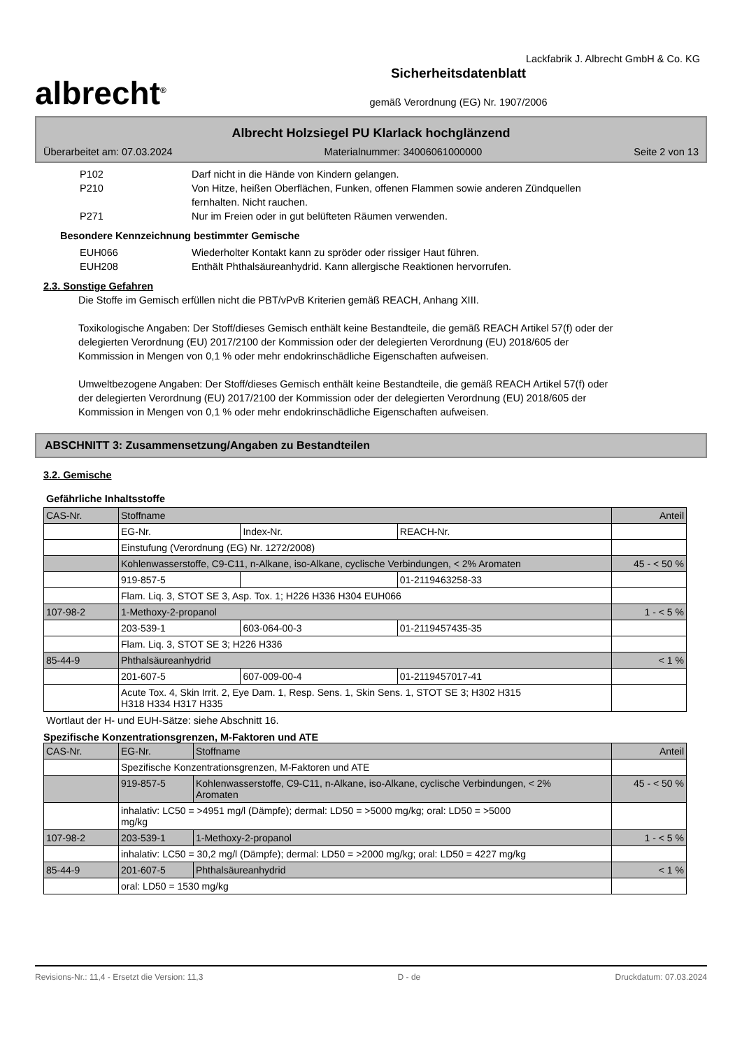Lackfabrik J. Albrecht GmbH & Co. KG
albrecht<sup>®</sup>
Sicherheitsdatenblatt
gemäß Verordnung (EG) Nr. 1907/2006
Albrecht Holzsiegel PU Klarlack hochglänzend
Überarbeitet am: 07.03.2024 Materialnummer: 34006061000000 Seite 2 von 13
P102 Darf nicht in die Hände von Kindern gelangen.
P210 Von Hitze, heißen Oberflächen, Funken, offenen Flammen sowie anderen Zündquellen
fernhalten. Nicht rauchen.
P271 Nur im Freien oder in gut belüfteten Räumen verwenden.
Besondere Kennzeichnung bestimmter Gemische
EUH066 Wiederholter Kontakt kann zu spröder oder rissiger Haut führen.
EUH208 Enthält Phthalsäureanhydrid. Kann allergische Reaktionen hervorrufen.
2.3. Sonstige Gefahren
Die Stoffe im Gemisch erfüllen nicht die PBT/vPvB Kriterien gemäß REACH, Anhang XIII.
Toxikologische Angaben: Der Stoff/dieses Gemisch enthält keine Bestandteile, die gemäß REACH Artikel 57(f) oder der delegierten Verordnung (EU) 2017/2100 der Kommission oder der delegierten Verordnung (EU) 2018/605 der Kommission in Mengen von 0,1 % oder mehr endokrinschädliche Eigenschaften aufweisen.
Umweltbezogene Angaben: Der Stoff/dieses Gemisch enthält keine Bestandteile, die gemäß REACH Artikel 57(f) oder der delegierten Verordnung (EU) 2017/2100 der Kommission oder der delegierten Verordnung (EU) 2018/605 der Kommission in Mengen von 0,1 % oder mehr endokrinschädliche Eigenschaften aufweisen.
ABSCHNITT 3: Zusammensetzung/Angaben zu Bestandteilen
3.2. Gemische
Gefährliche Inhaltsstoffe
| CAS-Nr. | Stoffname | | | Anteil |
| | EG-Nr. | Index-Nr. | REACH-Nr. | |
| | Einstufung (Verordnung (EG) Nr. 1272/2008) | | | |
| | Kohlenwasserstoffe, C9-C11, n-Alkane, iso-Alkane, cyclische Verbindungen, < 2% Aromaten | | | 45 - < 50 % |
| | 919-857-5 | | 01-2119463258-33 | |
| | Flam. Liq. 3, STOT SE 3, Asp. Tox. 1; H226 H336 H304 EUH066 | | | |
| 107-98-2 | 1-Methoxy-2-propanol | | | 1 - < 5 % |
| | 203-539-1 | 603-064-00-3 | 01-2119457435-35 | |
| | Flam. Liq. 3, STOT SE 3; H226 H336 | | | |
| 85-44-9 | Phthalsäureanhydrid | | | < 1 % |
| | 201-607-5 | 607-009-00-4 | 01-2119457017-41 | |
| | Acute Tox. 4, Skin Irrit. 2, Eye Dam. 1, Resp. Sens. 1, Skin Sens. 1, STOT SE 3; H302 H315 H318 H334 H317 H335 | | | |
Wortlaut der H- und EUH-Sätze: siehe Abschnitt 16.
Spezifische Konzentrationsgrenzen, M-Faktoren und ATE
| CAS-Nr. | EG-Nr. | Stoffname | Anteil |
| | Spezifische Konzentrationsgrenzen, M-Faktoren und ATE | | |
| | 919-857-5 | Kohlenwasserstoffe, C9-C11, n-Alkane, iso-Alkane, cyclische Verbindungen, < 2% Aromaten | 45 - < 50 % |
| | inhalativ: LC50 = >4951 mg/l (Dämpfe); dermal: LD50 = >5000 mg/kg; oral: LD50 = >5000 mg/kg | | |
| 107-98-2 | 203-539-1 | 1-Methoxy-2-propanol | 1 - < 5 % |
| | inhalativ: LC50 = 30,2 mg/l (Dämpfe); dermal: LD50 = >2000 mg/kg; oral: LD50 = 4227 mg/kg | | |
| 85-44-9 | 201-607-5 | Phthalsäureanhydrid | < 1 % |
| | oral: LD50 = 1530 mg/kg | | |
Revisions-Nr.: 11,4 - Ersetzt die Version: 11,3 D - de Druckdatum: 07.03.2024